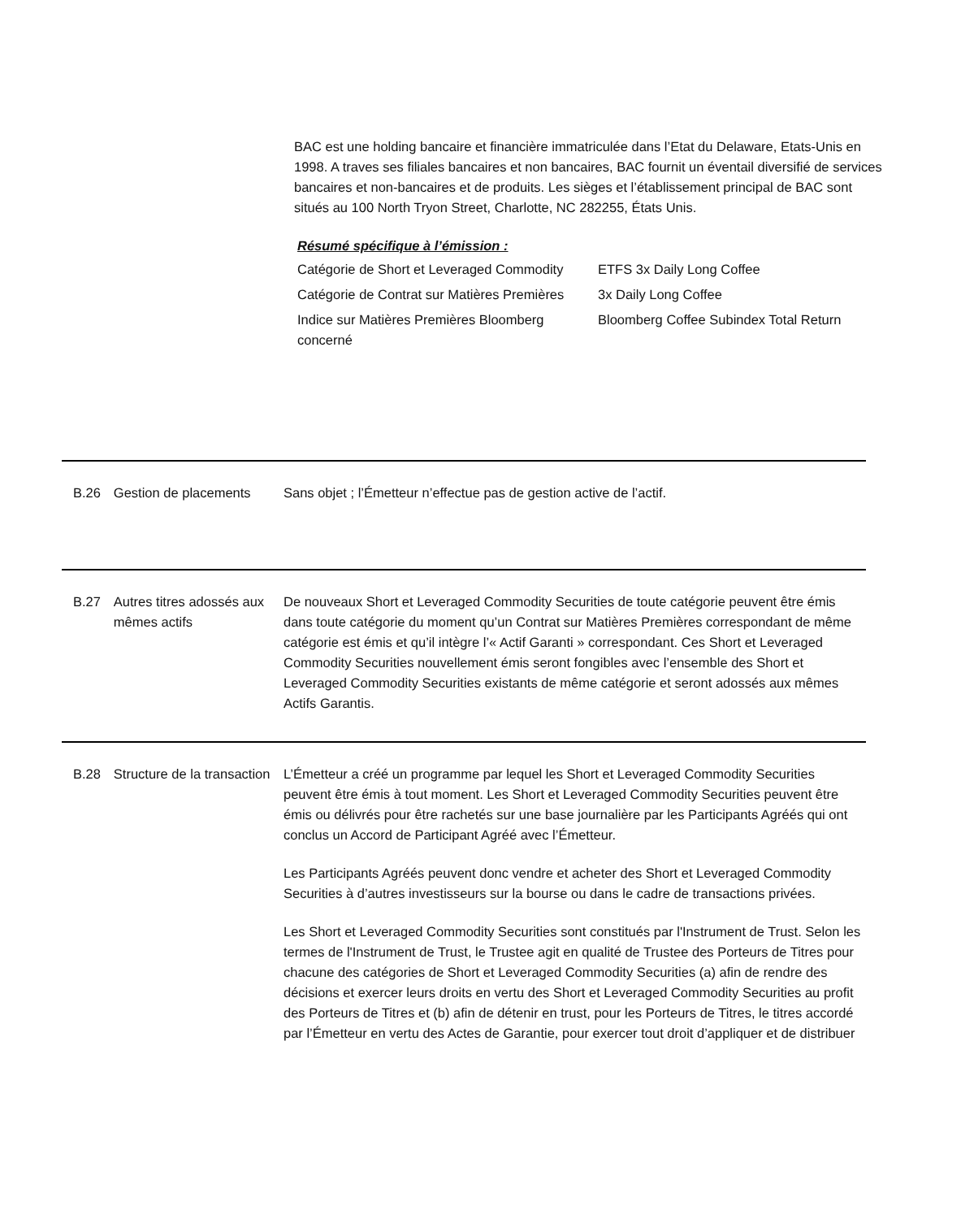BAC est une holding bancaire et financière immatriculée dans l’Etat du Delaware, Etats-Unis en 1998. A traves ses filiales bancaires et non bancaires, BAC fournit un éventail diversifié de services bancaires et non-bancaires et de produits. Les sièges et l’établissement principal de BAC sont situés au 100 North Tryon Street, Charlotte, NC 282255, États Unis.
Résumé spécifique à l’émission :
| Catégorie de Short et Leveraged Commodity | ETFS 3x Daily Long Coffee |
| Catégorie de Contrat sur Matières Premières | 3x Daily Long Coffee |
| Indice sur Matières Premières Bloomberg concerné | Bloomberg Coffee Subindex Total Return |
B.26 Gestion de placements Sans objet ; l’Émetteur n’effectue pas de gestion active de l’actif.
B.27 Autres titres adossés aux mêmes actifs
De nouveaux Short et Leveraged Commodity Securities de toute catégorie peuvent être émis dans toute catégorie du moment qu’un Contrat sur Matières Premières correspondant de même catégorie est émis et qu’il intègre l’« Actif Garanti » correspondant. Ces Short et Leveraged Commodity Securities nouvellement émis seront fongibles avec l’ensemble des Short et Leveraged Commodity Securities existants de même catégorie et seront adossés aux mêmes Actifs Garantis.
B.28 Structure de la transaction
L’Émetteur a créé un programme par lequel les Short et Leveraged Commodity Securities peuvent être émis à tout moment. Les Short et Leveraged Commodity Securities peuvent être émis ou délivrés pour être rachetés sur une base journalière par les Participants Agréés qui ont conclus un Accord de Participant Agréé avec l’Émetteur.
Les Participants Agréés peuvent donc vendre et acheter des Short et Leveraged Commodity Securities à d’autres investisseurs sur la bourse ou dans le cadre de transactions privées.
Les Short et Leveraged Commodity Securities sont constitués par l'Instrument de Trust. Selon les termes de l'Instrument de Trust, le Trustee agit en qualité de Trustee des Porteurs de Titres pour chacune des catégories de Short et Leveraged Commodity Securities (a) afin de rendre des décisions et exercer leurs droits en vertu des Short et Leveraged Commodity Securities au profit des Porteurs de Titres et (b) afin de détenir en trust, pour les Porteurs de Titres, le titres accordé par l’Émetteur en vertu des Actes de Garantie, pour exercer tout droit d’appliquer et de distribuer